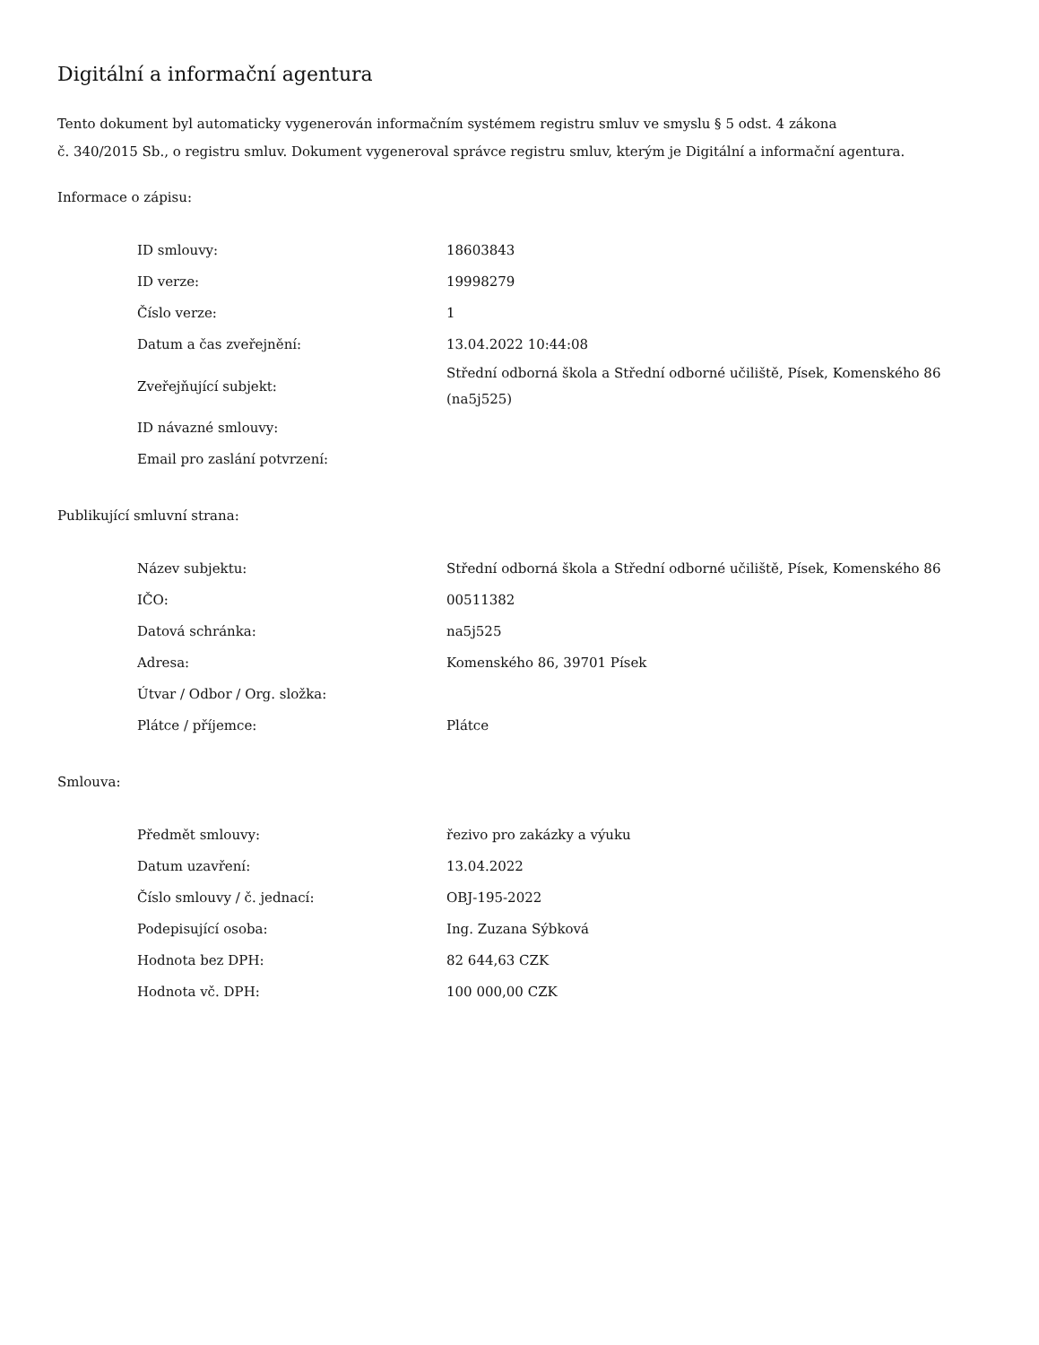Digitální a informační agentura
Tento dokument byl automaticky vygenerován informačním systémem registru smluv ve smyslu § 5 odst. 4 zákona
č. 340/2015 Sb., o registru smluv. Dokument vygeneroval správce registru smluv, kterým je Digitální a informační agentura.
Informace o zápisu:
| ID smlouvy: | 18603843 |
| ID verze: | 19998279 |
| Číslo verze: | 1 |
| Datum a čas zveřejnění: | 13.04.2022 10:44:08 |
| Zveřejňující subjekt: | Střední odborná škola a Střední odborné učiliště, Písek, Komenského 86 (na5j525) |
| ID návazné smlouvy: | |
| Email pro zaslání potvrzení: | |
Publikující smluvní strana:
| Název subjektu: | Střední odborná škola a Střední odborné učiliště, Písek, Komenského 86 |
| IČO: | 00511382 |
| Datová schránka: | na5j525 |
| Adresa: | Komenského 86, 39701 Písek |
| Útvar / Odbor / Org. složka: | |
| Plátce / příjemce: | Plátce |
Smlouva:
| Předmět smlouvy: | řezivo pro zakázky a výuku |
| Datum uzavření: | 13.04.2022 |
| Číslo smlouvy / č. jednací: | OBJ-195-2022 |
| Podepisující osoba: | Ing. Zuzana Sýbková |
| Hodnota bez DPH: | 82 644,63 CZK |
| Hodnota vč. DPH: | 100 000,00 CZK |